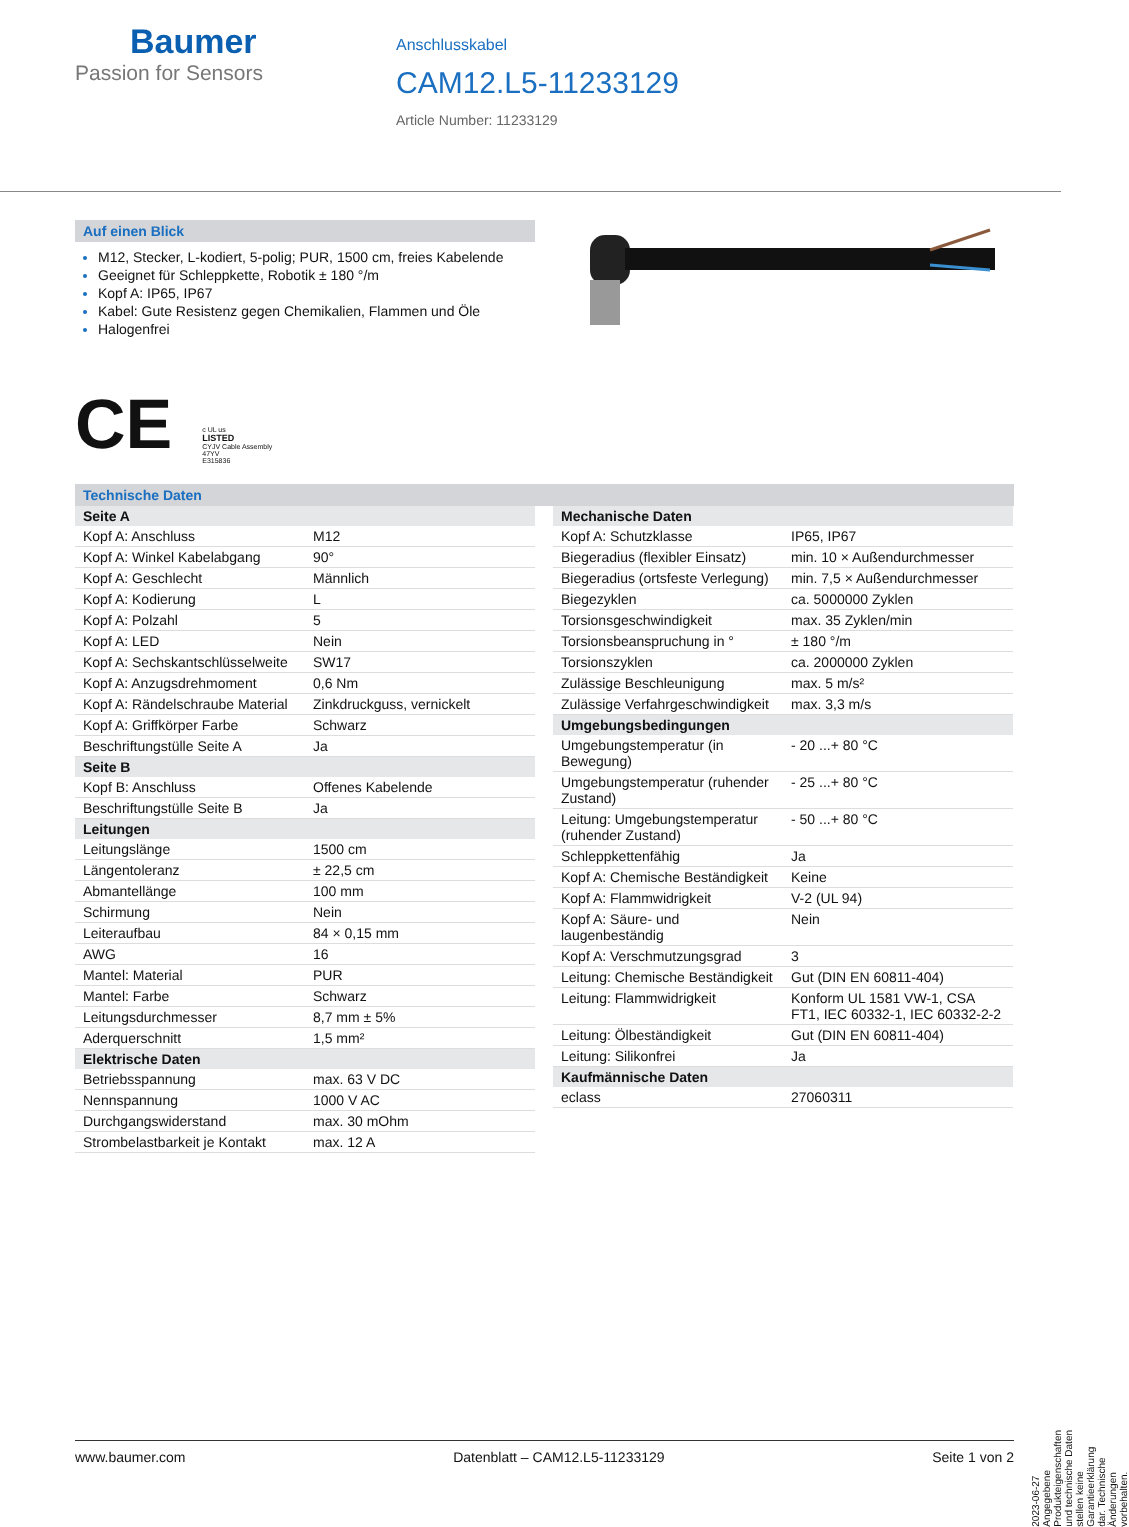Baumer
Passion for Sensors
Anschlusskabel
CAM12.L5-11233129
Article Number: 11233129
Auf einen Blick
M12, Stecker, L-kodiert, 5-polig; PUR, 1500 cm, freies Kabelende
Geeignet für Schleppkette, Robotik ± 180 °/m
Kopf A: IP65, IP67
Kabel: Gute Resistenz gegen Chemikalien, Flammen und Öle
Halogenfrei
CE
c UL us
LISTED
CYJV Cable Assembly
47YV
E315836
Technische Daten
| Seite A | |
| --- | --- |
| Kopf A: Anschluss | M12 |
| Kopf A: Winkel Kabelabgang | 90° |
| Kopf A: Geschlecht | Männlich |
| Kopf A: Kodierung | L |
| Kopf A: Polzahl | 5 |
| Kopf A: LED | Nein |
| Kopf A: Sechskantschlüsselweite | SW17 |
| Kopf A: Anzugsdrehmoment | 0,6 Nm |
| Kopf A: Rändelschraube Material | Zinkdruckguss, vernickelt |
| Kopf A: Griffkörper Farbe | Schwarz |
| Beschriftungstülle Seite A | Ja |
| Seite B | |
| Kopf B: Anschluss | Offenes Kabelende |
| Beschriftungstülle Seite B | Ja |
| Leitungen | |
| Leitungslänge | 1500 cm |
| Längentoleranz | ± 22,5 cm |
| Abmantellänge | 100 mm |
| Schirmung | Nein |
| Leiteraufbau | 84 × 0,15 mm |
| AWG | 16 |
| Mantel: Material | PUR |
| Mantel: Farbe | Schwarz |
| Leitungsdurchmesser | 8,7 mm ± 5% |
| Aderquerschnitt | 1,5 mm² |
| Elektrische Daten | |
| Betriebsspannung | max. 63 V DC |
| Nennspannung | 1000 V AC |
| Durchgangswiderstand | max. 30 mOhm |
| Strombelastbarkeit je Kontakt | max. 12 A |
| Mechanische Daten | |
| --- | --- |
| Kopf A: Schutzklasse | IP65, IP67 |
| Biegeradius (flexibler Einsatz) | min. 10 × Außendurchmesser |
| Biegeradius (ortsfeste Verlegung) | min. 7,5 × Außendurchmesser |
| Biegezyklen | ca. 5000000 Zyklen |
| Torsionsgeschwindigkeit | max. 35 Zyklen/min |
| Torsionsbeanspruchung in ° | ± 180 °/m |
| Torsionszyklen | ca. 2000000 Zyklen |
| Zulässige Beschleunigung | max. 5 m/s² |
| Zulässige Verfahrgeschwindigkeit | max. 3,3 m/s |
| Umgebungsbedingungen | |
| Umgebungstemperatur (in Bewegung) | - 20 ...+ 80 °C |
| Umgebungstemperatur (ruhender Zustand) | - 25 ...+ 80 °C |
| Leitung: Umgebungstemperatur (ruhender Zustand) | - 50 ...+ 80 °C |
| Schleppkettenfähig | Ja |
| Kopf A: Chemische Beständigkeit | Keine |
| Kopf A: Flammwidrigkeit | V-2 (UL 94) |
| Kopf A: Säure- und laugenbeständig | Nein |
| Kopf A: Verschmutzungsgrad | 3 |
| Leitung: Chemische Beständigkeit | Gut (DIN EN 60811-404) |
| Leitung: Flammwidrigkeit | Konform UL 1581 VW-1, CSA FT1, IEC 60332-1, IEC 60332-2-2 |
| Leitung: Ölbeständigkeit | Gut (DIN EN 60811-404) |
| Leitung: Silikonfrei | Ja |
| Kaufmännische Daten | |
| eclass | 27060311 |
2023-06-27 Angegebene Produkteigenschaften und technische Daten stellen keine Garantieerklärung dar. Technische Änderungen vorbehalten.
www.baumer.com Datenblatt – CAM12.L5-11233129 Seite 1 von 2